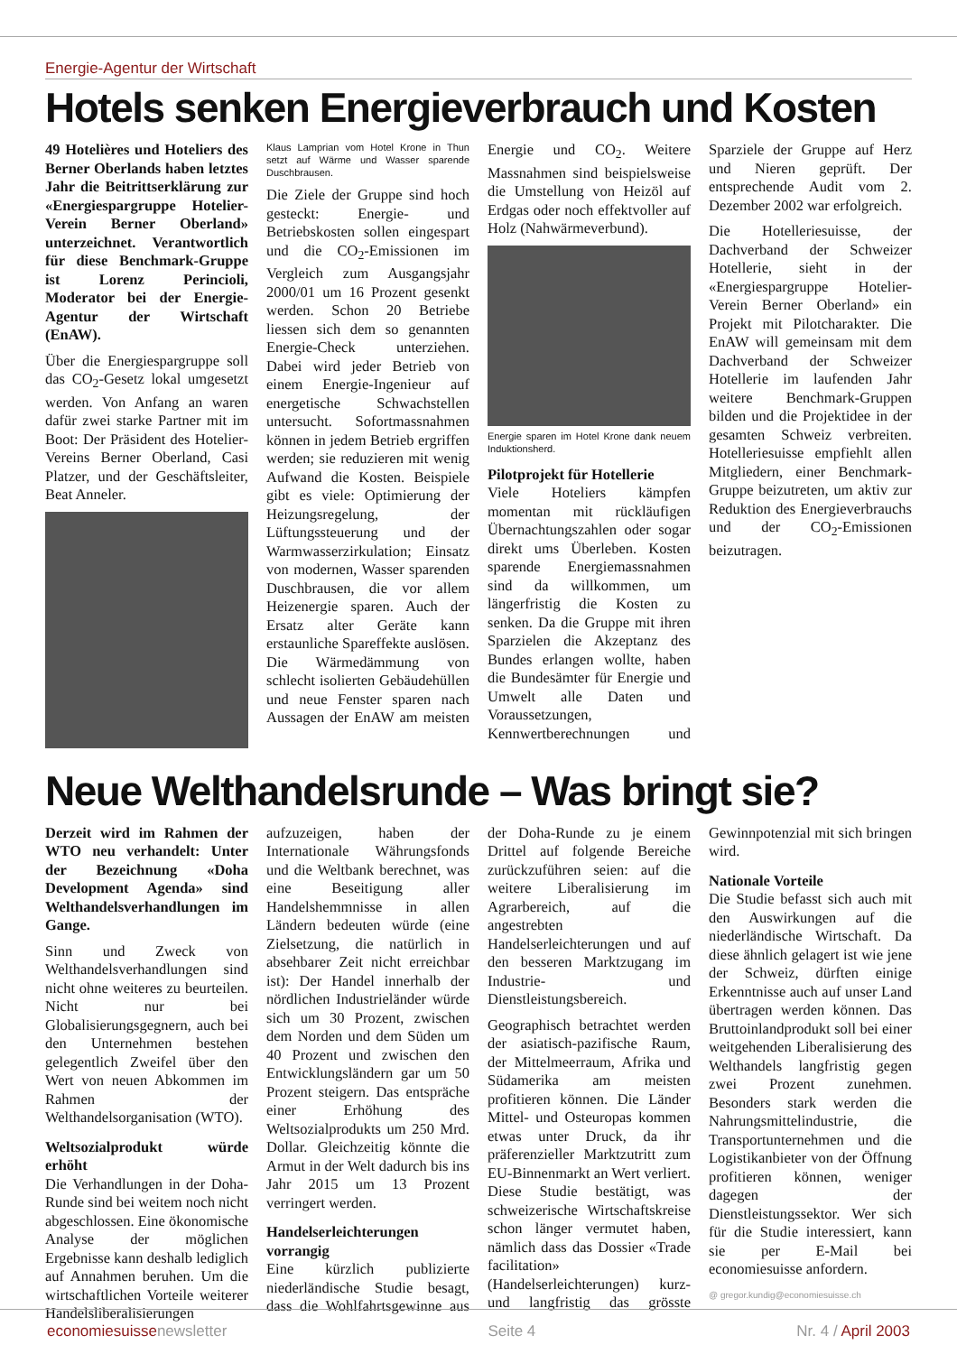Energie-Agentur der Wirtschaft
Hotels senken Energieverbrauch und Kosten
49 Hotelières und Hoteliers des Berner Oberlands haben letztes Jahr die Beitrittserklärung zur «Energiespargruppe Hotelier-Verein Berner Oberland» unterzeichnet. Verantwortlich für diese Benchmark-Gruppe ist Lorenz Perincioli, Moderator bei der Energie-Agentur der Wirtschaft (EnAW).
Über die Energiespargruppe soll das CO<sub>2</sub>-Gesetz lokal umgesetzt werden. Von Anfang an waren dafür zwei starke Partner mit im Boot: Der Präsident des Hotelier-Vereins Berner Oberland, Casi Platzer, und der Geschäftsleiter, Beat Anneler.
Klaus Lamprian vom Hotel Krone in Thun setzt auf Wärme und Wasser sparende Duschbrausen.
Die Ziele der Gruppe sind hoch gesteckt: Energie- und Betriebskosten sollen eingespart und die CO<sub>2</sub>-Emissionen im Vergleich zum Ausgangsjahr 2000/01 um 16 Prozent gesenkt werden. Schon 20 Betriebe liessen sich dem so genannten Energie-Check unterziehen. Dabei wird jeder Betrieb von einem Energie-Ingenieur auf energetische Schwachstellen untersucht. Sofortmassnahmen können in jedem Betrieb ergriffen werden; sie reduzieren mit wenig Aufwand die Kosten. Beispiele gibt es viele: Optimierung der Heizungsregelung, der Lüftungssteuerung und der Warmwasserzirkulation; Einsatz von modernen, Wasser sparenden Duschbrausen, die vor allem Heizenergie sparen. Auch der Ersatz alter Geräte kann erstaunliche Spareffekte auslösen. Die Wärmedämmung von schlecht isolierten Gebäudehüllen und neue Fenster sparen nach Aussagen der EnAW am meisten Energie und CO<sub>2</sub>. Weitere Massnahmen sind beispielsweise die Umstellung von Heizöl auf Erdgas oder noch effektvoller auf Holz (Nahwärmeverbund).
Energie sparen im Hotel Krone dank neuem Induktionsherd.
Pilotprojekt für Hotellerie
Viele Hoteliers kämpfen momentan mit rückläufigen Übernachtungszahlen oder sogar direkt ums Überleben. Kosten sparende Energiemassnahmen sind da willkommen, um längerfristig die Kosten zu senken. Da die Gruppe mit ihren Sparzielen die Akzeptanz des Bundes erlangen wollte, haben die Bundesämter für Energie und Umwelt alle Daten und Voraussetzungen, Kennwertberechnungen und Sparziele der Gruppe auf Herz und Nieren geprüft. Der entsprechende Audit vom 2. Dezember 2002 war erfolgreich.
Die Hotelleriesuisse, der Dachverband der Schweizer Hotellerie, sieht in der «Energiespargruppe Hotelier-Verein Berner Oberland» ein Projekt mit Pilotcharakter. Die EnAW will gemeinsam mit dem Dachverband der Schweizer Hotellerie im laufenden Jahr weitere Benchmark-Gruppen bilden und die Projektidee in der gesamten Schweiz verbreiten. Hotelleriesuisse empfiehlt allen Mitgliedern, einer Benchmark-Gruppe beizutreten, um aktiv zur Reduktion des Energieverbrauchs und der CO<sub>2</sub>-Emissionen beizutragen.
Neue Welthandelsrunde – Was bringt sie?
Derzeit wird im Rahmen der WTO neu verhandelt: Unter der Bezeichnung «Doha Development Agenda» sind Welthandelsverhandlungen im Gange.
Sinn und Zweck von Welthandelsverhandlungen sind nicht ohne weiteres zu beurteilen. Nicht nur bei Globalisierungsgegnern, auch bei den Unternehmen bestehen gelegentlich Zweifel über den Wert von neuen Abkommen im Rahmen der Welthandelsorganisation (WTO).
Weltsozialprodukt würde erhöht
Die Verhandlungen in der Doha-Runde sind bei weitem noch nicht abgeschlossen. Eine ökonomische Analyse der möglichen Ergebnisse kann deshalb lediglich auf Annahmen beruhen. Um die wirtschaftlichen Vorteile weiterer Handelsliberalisierungen aufzuzeigen, haben der Internationale Währungsfonds und die Weltbank berechnet, was eine Beseitigung aller Handelshemmnisse in allen Ländern bedeuten würde (eine Zielsetzung, die natürlich in absehbarer Zeit nicht erreichbar ist): Der Handel innerhalb der nördlichen Industrieländer würde sich um 30 Prozent, zwischen dem Norden und dem Süden um 40 Prozent und zwischen den Entwicklungsländern gar um 50 Prozent steigern. Das entspräche einer Erhöhung des Weltsozialprodukts um 250 Mrd. Dollar. Gleichzeitig könnte die Armut in der Welt dadurch bis ins Jahr 2015 um 13 Prozent verringert werden.
Handelserleichterungen vorrangig
Eine kürzlich publizierte niederländische Studie besagt, dass die Wohlfahrtsgewinne aus der Doha-Runde zu je einem Drittel auf folgende Bereiche zurückzuführen seien: auf die weitere Liberalisierung im Agrarbereich, auf die angestrebten Handelserleichterungen und auf den besseren Marktzugang im Industrie- und Dienstleistungsbereich.
Geographisch betrachtet werden der asiatisch-pazifische Raum, der Mittelmeerraum, Afrika und Südamerika am meisten profitieren können. Die Länder Mittel- und Osteuropas kommen etwas unter Druck, da ihr präferenzieller Marktzutritt zum EU-Binnenmarkt an Wert verliert. Diese Studie bestätigt, was schweizerische Wirtschaftskreise schon länger vermutet haben, nämlich dass das Dossier «Trade facilitation» (Handelserleichterungen) kurz- und langfristig das grösste Gewinnpotenzial mit sich bringen wird.
Nationale Vorteile
Die Studie befasst sich auch mit den Auswirkungen auf die niederländische Wirtschaft. Da diese ähnlich gelagert ist wie jene der Schweiz, dürften einige Erkenntnisse auch auf unser Land übertragen werden können. Das Bruttoinlandprodukt soll bei einer weitgehenden Liberalisierung des Welthandels langfristig gegen zwei Prozent zunehmen. Besonders stark werden die Nahrungsmittelindustrie, die Transportunternehmen und die Logistikanbieter von der Öffnung profitieren können, weniger dagegen der Dienstleistungssektor. Wer sich für die Studie interessiert, kann sie per E-Mail bei economiesuisse anfordern.
@ gregor.kundig@economiesuisse.ch
economiesuissenewsletter Seite 4 Nr. 4 / April 2003